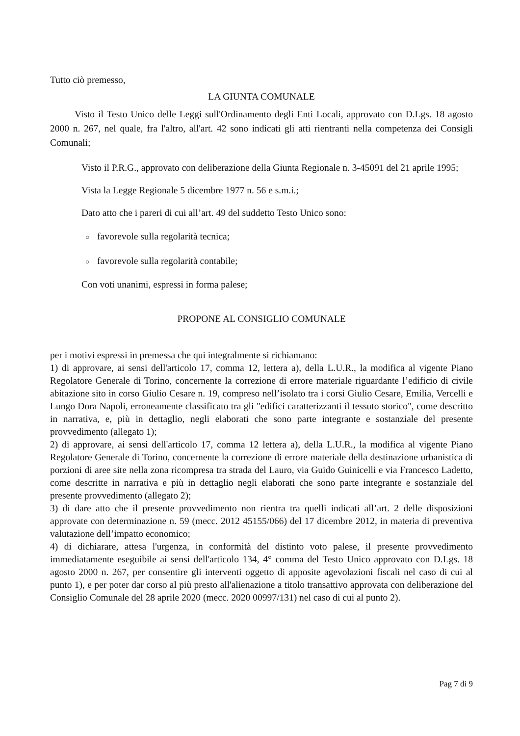Tutto ciò premesso,
LA GIUNTA COMUNALE
Visto il Testo Unico delle Leggi sull'Ordinamento degli Enti Locali, approvato con D.Lgs. 18 agosto 2000 n. 267, nel quale, fra l'altro, all'art. 42 sono indicati gli atti rientranti nella competenza dei Consigli Comunali;
Visto il P.R.G., approvato con deliberazione della Giunta Regionale n. 3-45091 del 21 aprile 1995;
Vista la Legge Regionale 5 dicembre 1977 n. 56 e s.m.i.;
Dato atto che i pareri di cui all’art. 49 del suddetto Testo Unico sono:
○ favorevole sulla regolarità tecnica;
○ favorevole sulla regolarità contabile;
Con voti unanimi, espressi in forma palese;
PROPONE AL CONSIGLIO COMUNALE
per i motivi espressi in premessa che qui integralmente si richiamano:
1) di approvare, ai sensi dell'articolo 17, comma 12, lettera a), della L.U.R., la modifica al vigente Piano Regolatore Generale di Torino, concernente la correzione di errore materiale riguardante l’edificio di civile abitazione sito in corso Giulio Cesare n. 19, compreso nell’isolato tra i corsi Giulio Cesare, Emilia, Vercelli e Lungo Dora Napoli, erroneamente classificato tra gli "edifici caratterizzanti il tessuto storico", come descritto in narrativa, e, più in dettaglio, negli elaborati che sono parte integrante e sostanziale del presente provvedimento (allegato 1);
2) di approvare, ai sensi dell'articolo 17, comma 12 lettera a), della L.U.R., la modifica al vigente Piano Regolatore Generale di Torino, concernente la correzione di errore materiale della destinazione urbanistica di porzioni di aree site nella zona ricompresa tra strada del Lauro, via Guido Guinicelli e via Francesco Ladetto, come descritte in narrativa e più in dettaglio negli elaborati che sono parte integrante e sostanziale del presente provvedimento (allegato 2);
3) di dare atto che il presente provvedimento non rientra tra quelli indicati all’art. 2 delle disposizioni approvate con determinazione n. 59 (mecc. 2012 45155/066) del 17 dicembre 2012, in materia di preventiva valutazione dell’impatto economico;
4) di dichiarare, attesa l'urgenza, in conformità del distinto voto palese, il presente provvedimento immediatamente eseguibile ai sensi dell'articolo 134, 4° comma del Testo Unico approvato con D.Lgs. 18 agosto 2000 n. 267, per consentire gli interventi oggetto di apposite agevolazioni fiscali nel caso di cui al punto 1), e per poter dar corso al più presto all'alienazione a titolo transattivo approvata con deliberazione del Consiglio Comunale del 28 aprile 2020 (mecc. 2020 00997/131) nel caso di cui al punto 2).
Pag 7 di 9